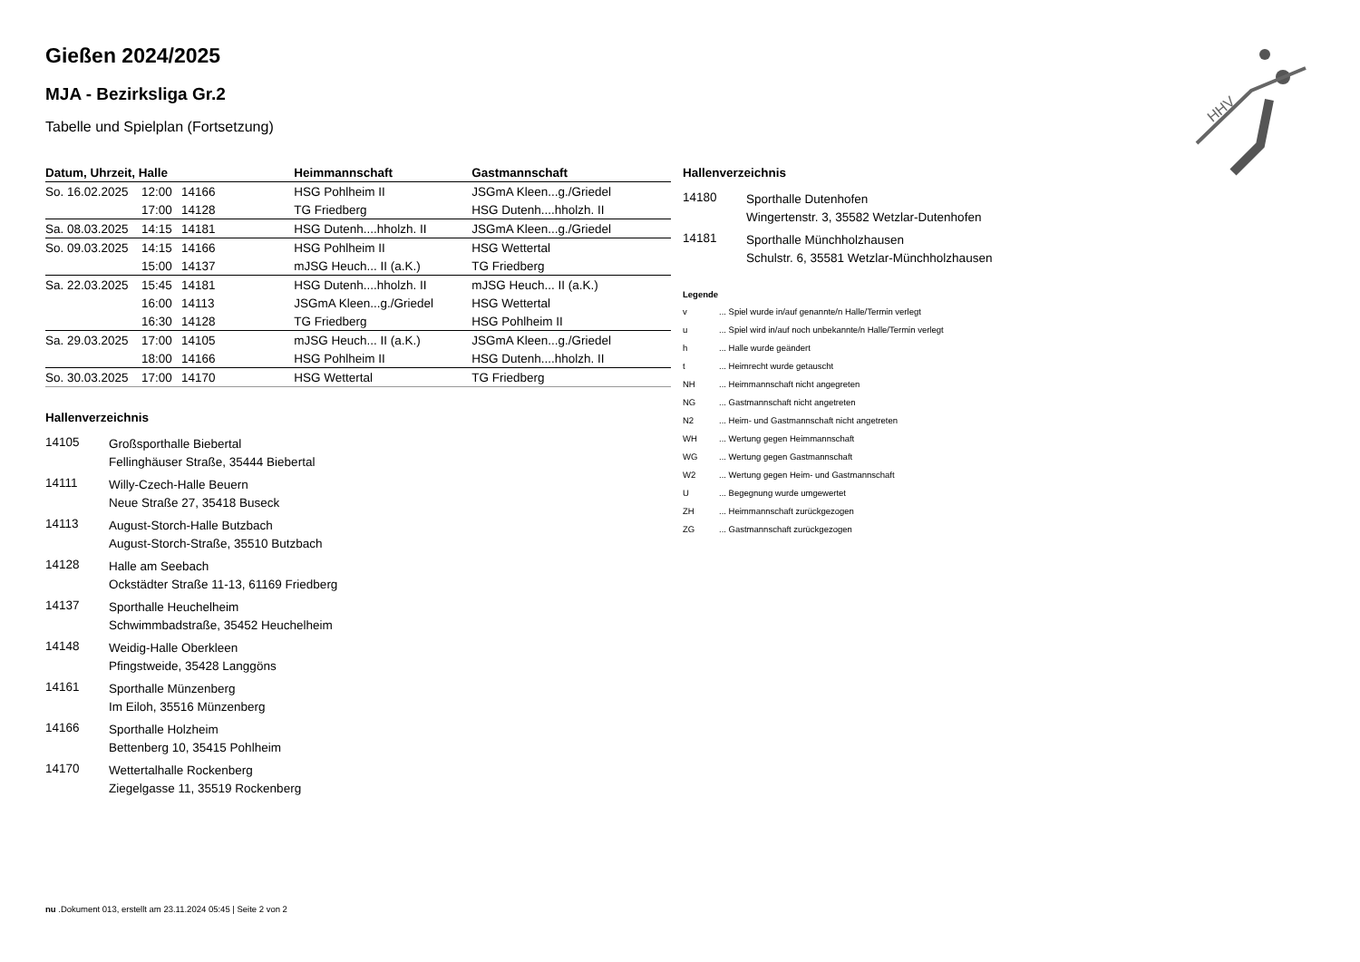Gießen 2024/2025
MJA - Bezirksliga Gr.2
Tabelle und Spielplan (Fortsetzung)
| Datum, Uhrzeit, Halle | | | Heimmannschaft | Gastmannschaft |
| --- | --- | --- | --- | --- |
| So. 16.02.2025 | 12:00 | 14166 | HSG Pohlheim II | JSGmA Kleen...g./Griedel |
| | 17:00 | 14128 | TG Friedberg | HSG Dutenh....hholzh. II |
| Sa. 08.03.2025 | 14:15 | 14181 | HSG Dutenh....hholzh. II | JSGmA Kleen...g./Griedel |
| So. 09.03.2025 | 14:15 | 14166 | HSG Pohlheim II | HSG Wettertal |
| | 15:00 | 14137 | mJSG Heuch... II (a.K.) | TG Friedberg |
| Sa. 22.03.2025 | 15:45 | 14181 | HSG Dutenh....hholzh. II | mJSG Heuch... II (a.K.) |
| | 16:00 | 14113 | JSGmA Kleen...g./Griedel | HSG Wettertal |
| | 16:30 | 14128 | TG Friedberg | HSG Pohlheim II |
| Sa. 29.03.2025 | 17:00 | 14105 | mJSG Heuch... II (a.K.) | JSGmA Kleen...g./Griedel |
| | 18:00 | 14166 | HSG Pohlheim II | HSG Dutenh....hholzh. II |
| So. 30.03.2025 | 17:00 | 14170 | HSG Wettertal | TG Friedberg |
Hallenverzeichnis
14105
Großsporthalle Biebertal
Fellinghäuser Straße, 35444 Biebertal
14111
Willy-Czech-Halle Beuern
Neue Straße 27, 35418 Buseck
14113
August-Storch-Halle Butzbach
August-Storch-Straße, 35510 Butzbach
14128
Halle am Seebach
Ockstädter Straße 11-13, 61169 Friedberg
14137
Sporthalle Heuchelheim
Schwimmbadstraße, 35452 Heuchelheim
14148
Weidig-Halle Oberkleen
Pfingstweide, 35428 Langgöns
14161
Sporthalle Münzenberg
Im Eiloh, 35516 Münzenberg
14166
Sporthalle Holzheim
Bettenberg 10, 35415 Pohlheim
14170
Wettertalhalle Rockenberg
Ziegelgasse 11, 35519 Rockenberg
Hallenverzeichnis
14180
Sporthalle Dutenhofen
Wingertenstr. 3, 35582 Wetzlar-Dutenhofen
14181
Sporthalle Münchholzhausen
Schulstr. 6, 35581 Wetzlar-Münchholzhausen
Legende
v... Spiel wurde in/auf genannte/n Halle/Termin verlegt
u... Spiel wird in/auf noch unbekannte/n Halle/Termin verlegt
h... Halle wurde geändert
t... Heimrecht wurde getauscht
NH... Heimmannschaft nicht angegreten
NG... Gastmannschaft nicht angetreten
N2... Heim- und Gastmannschaft nicht angetreten
WH... Wertung gegen Heimmannschaft
WG... Wertung gegen Gastmannschaft
W2... Wertung gegen Heim- und Gastmannschaft
U... Begegnung wurde umgewertet
ZH... Heimmannschaft zurückgezogen
ZG... Gastmannschaft zurückgezogen
HHV
nu .Dokument 013, erstellt am 23.11.2024 05:45 | Seite 2 von 2